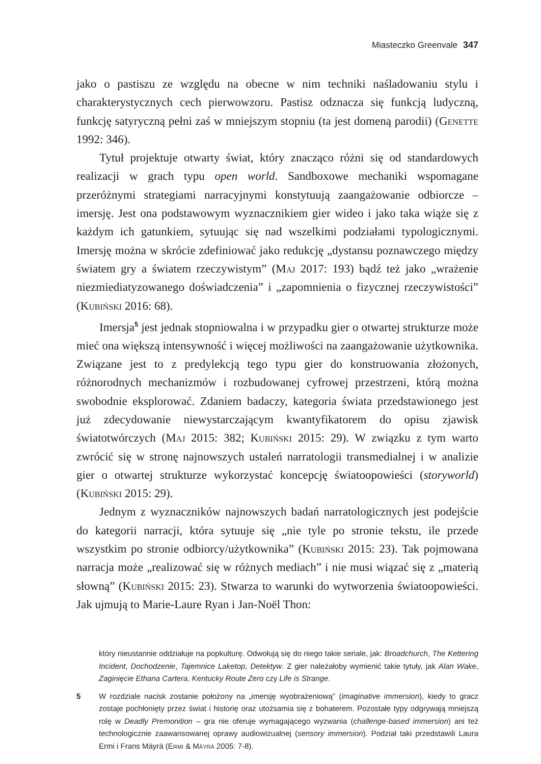Miasteczko Greenvale 347
jako o pastiszu ze względu na obecne w nim techniki naśladowaniu stylu i charakterystycznych cech pierwowzoru. Pastisz odznacza się funkcją ludyczną, funkcję satyryczną pełni zaś w mniejszym stopniu (ta jest domeną parodii) (Genette 1992: 346).
Tytuł projektuje otwarty świat, który znacząco różni się od standardowych realizacji w grach typu open world. Sandboxowe mechaniki wspomagane przeróżnymi strategiami narracyjnymi konstytuują zaangażowanie odbiorcze – imersję. Jest ona podstawowym wyznacznikiem gier wideo i jako taka wiąże się z każdym ich gatunkiem, sytuując się nad wszelkimi podziałami typologicznymi. Imersję można w skrócie zdefiniować jako redukcję „dystansu poznawczego między światem gry a światem rzeczywistym” (Maj 2017: 193) bądź też jako „wrażenie niezmiediatyzowanego doświadczenia” i „zapomnienia o fizycznej rzeczywistości” (Kubiński 2016: 68).
Imersja<sup>5</sup> jest jednak stopniowalna i w przypadku gier o otwartej strukturze może mieć ona większą intensywność i więcej możliwości na zaangażowanie użytkownika. Związane jest to z predylekcją tego typu gier do konstruowania złożonych, różnorodnych mechanizmów i rozbudowanej cyfrowej przestrzeni, którą można swobodnie eksplorować. Zdaniem badaczy, kategoria świata przedstawionego jest już zdecydowanie niewystarczającym kwantyfikatorem do opisu zjawisk światotwórczych (Maj 2015: 382; Kubiński 2015: 29). W związku z tym warto zwrócić się w stronę najnowszych ustaleń narratologii transmedialnej i w analizie gier o otwartej strukturze wykorzystać koncepcję światoopowieści (storyworld) (Kubiński 2015: 29).
Jednym z wyznaczników najnowszych badań narratologicznych jest podejście do kategorii narracji, która sytuuje się „nie tyle po stronie tekstu, ile przede wszystkim po stronie odbiorcy/użytkownika” (Kubiński 2015: 23). Tak pojmowana narracja może „realizować się w różnych mediach” i nie musi wiązać się z „materią słowną” (Kubiński 2015: 23). Stwarza to warunki do wytworzenia światoopowieści. Jak ujmują to Marie-Laure Ryan i Jan-Noël Thon:
który nieustannie oddziałuje na popkulturę. Odwołują się do niego takie seriale, jak: Broadchurch, The Kettering Incident, Dochodzenie, Tajemnice Laketop, Detektyw. Z gier należałoby wymienić takie tytuły, jak Alan Wake, Zaginięcie Ethana Cartera, Kentucky Route Zero czy Life is Strange.
5 W rozdziale nacisk zostanie położony na „imersję wyobrażeniową” (imaginative immersion), kiedy to gracz zostaje pochłonięty przez świat i historię oraz utożsamia się z bohaterem. Pozostałe typy odgrywają mniejszą rolę w Deadly Premonition – gra nie oferuje wymagającego wyzwania (challenge-based immersion) ani też technologicznie zaawansowanej oprawy audiowizualnej (sensory immersion). Podział taki przedstawili Laura Ermi i Frans Mäyrä (Ermi & Mäyrä 2005: 7-8).